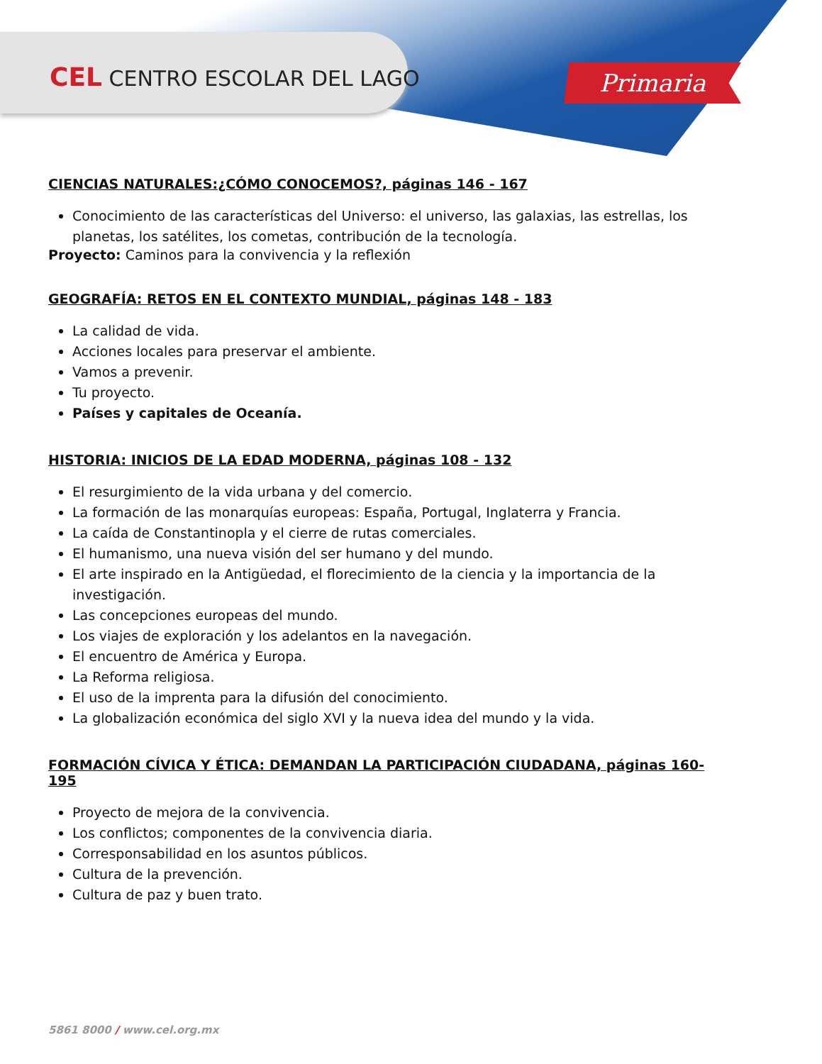CEL CENTRO ESCOLAR DEL LAGO Primaria
CIENCIAS NATURALES:¿CÓMO CONOCEMOS?, páginas 146 - 167
Conocimiento de las características del Universo: el universo, las galaxias, las estrellas, los planetas, los satélites, los cometas, contribución de la tecnología.
Proyecto: Caminos para la convivencia y la reflexión
GEOGRAFÍA: RETOS EN EL CONTEXTO MUNDIAL, páginas 148 - 183
La calidad de vida.
Acciones locales para preservar el ambiente.
Vamos a prevenir.
Tu proyecto.
Países y capitales de Oceanía.
HISTORIA: INICIOS DE LA EDAD MODERNA, páginas 108 - 132
El resurgimiento de la vida urbana y del comercio.
La formación de las monarquías europeas: España, Portugal, Inglaterra y Francia.
La caída de Constantinopla y el cierre de rutas comerciales.
El humanismo, una nueva visión del ser humano y del mundo.
El arte inspirado en la Antigüedad, el florecimiento de la ciencia y la importancia de la investigación.
Las concepciones europeas del mundo.
Los viajes de exploración y los adelantos en la navegación.
El encuentro de América y Europa.
La Reforma religiosa.
El uso de la imprenta para la difusión del conocimiento.
La globalización económica del siglo XVI y la nueva idea del mundo y la vida.
FORMACIÓN CÍVICA Y ÉTICA: DEMANDAN LA PARTICIPACIÓN CIUDADANA, páginas 160-195
Proyecto de mejora de la convivencia.
Los conflictos; componentes de la convivencia diaria.
Corresponsabilidad en los asuntos públicos.
Cultura de la prevención.
Cultura de paz y buen trato.
5861 8000 / www.cel.org.mx